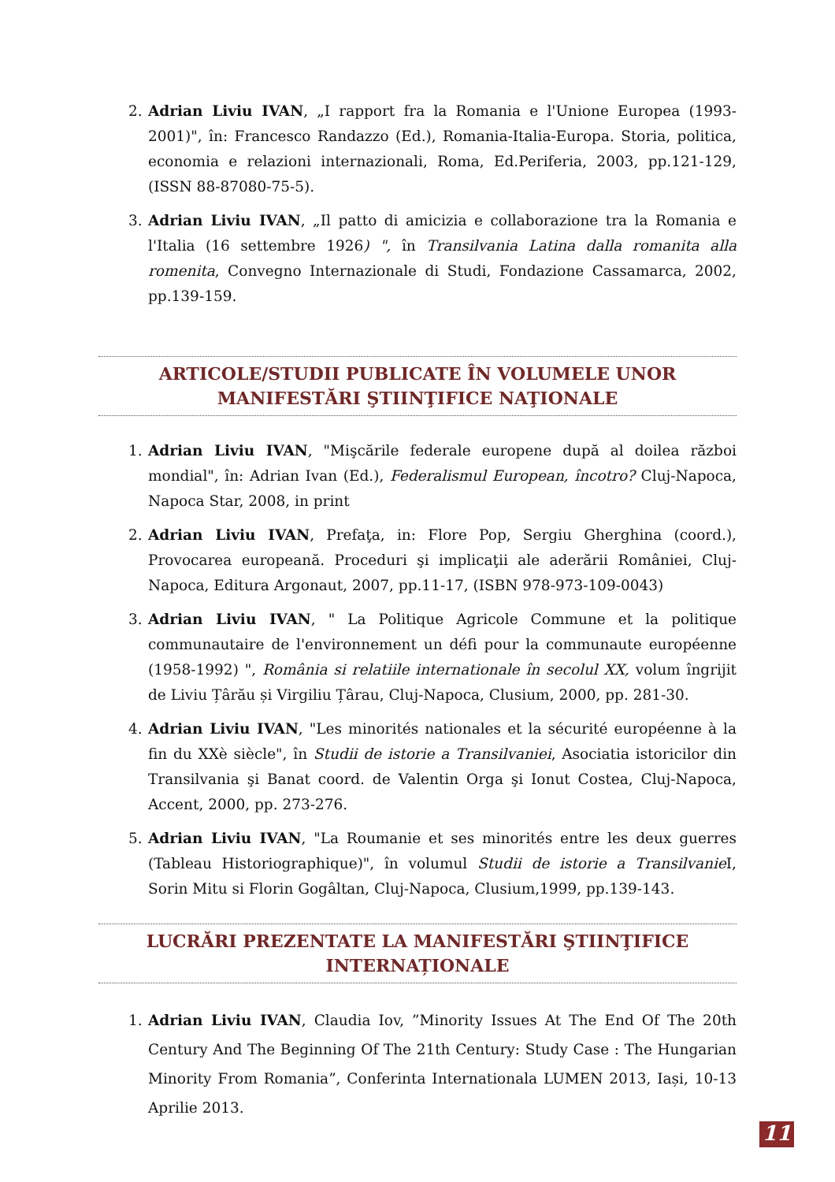2. Adrian Liviu IVAN, „I rapport fra la Romania e l'Unione Europea (1993-2001)", în: Francesco Randazzo (Ed.), Romania-Italia-Europa. Storia, politica, economia e relazioni internazionali, Roma, Ed.Periferia, 2003, pp.121-129, (ISSN 88-87080-75-5).
3. Adrian Liviu IVAN, „Il patto di amicizia e collaborazione tra la Romania e l'Italia (16 settembre 1926) ", în Transilvania Latina dalla romanita alla romenita, Convegno Internazionale di Studi, Fondazione Cassamarca, 2002, pp.139-159.
ARTICOLE/STUDII PUBLICATE ÎN VOLUMELE UNOR MANIFESTĂRI ŞTIINŢIFICE NAŢIONALE
1. Adrian Liviu IVAN, "Mişcările federale europene după al doilea război mondial", în: Adrian Ivan (Ed.), Federalismul European, încotro? Cluj-Napoca, Napoca Star, 2008, in print
2. Adrian Liviu IVAN, Prefaţa, in: Flore Pop, Sergiu Gherghina (coord.), Provocarea europeană. Proceduri şi implicaţii ale aderării României, Cluj-Napoca, Editura Argonaut, 2007, pp.11-17, (ISBN 978-973-109-0043)
3. Adrian Liviu IVAN, " La Politique Agricole Commune et la politique communautaire de l'environnement un défi pour la communaute européenne (1958-1992) ", România si relatiile internationale în secolul XX, volum îngrijit de Liviu Țârău și Virgiliu Țârau, Cluj-Napoca, Clusium, 2000, pp. 281-30.
4. Adrian Liviu IVAN, "Les minorités nationales et la sécurité européenne à la fin du XXè siècle", în Studii de istorie a Transilvaniei, Asociatia istoricilor din Transilvania şi Banat coord. de Valentin Orga şi Ionut Costea, Cluj-Napoca, Accent, 2000, pp. 273-276.
5. Adrian Liviu IVAN, "La Roumanie et ses minorités entre les deux guerres (Tableau Historiographique)", în volumul Studii de istorie a Transilvanie I, Sorin Mitu si Florin Gogâltan, Cluj-Napoca, Clusium,1999, pp.139-143.
LUCRĂRI PREZENTATE LA MANIFESTĂRI ŞTIINŢIFICE INTERNAȚIONALE
1. Adrian Liviu IVAN, Claudia Iov, ”Minority Issues At The End Of The 20th Century And The Beginning Of The 21th Century: Study Case : The Hungarian Minority From Romania”, Conferinta Internationala LUMEN 2013, Iași, 10-13 Aprilie 2013.
11